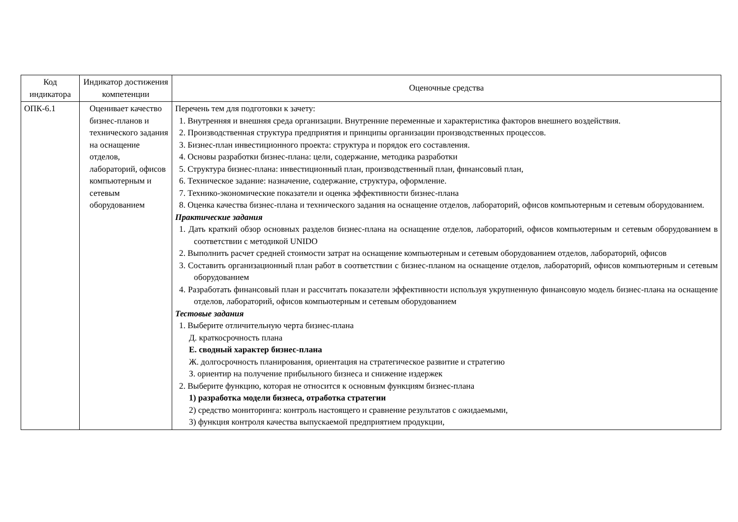| Код индикатора | Индикатор достижения компетенции | Оценочные средства |
| --- | --- | --- |
| ОПК-6.1 | Оценивает качество бизнес-планов и технического задания на оснащение отделов, лабораторий, офисов компьютерным и сетевым оборудованием | Перечень тем для подготовки к зачету: 1. Внутренняя и внешняя среда организации. Внутренние переменные и характеристика факторов внешнего воздействия. 2. Производственная структура предприятия и принципы организации производственных процессов. 3. Бизнес-план инвестиционного проекта: структура и порядок его составления. 4. Основы разработки бизнес-плана: цели, содержание, методика разработки 5. Структура бизнес-плана: инвестиционный план, производственный план, финансовый план, 6. Техническое задание: назначение, содержание, структура, оформление. 7. Технико-экономические показатели и оценка эффективности бизнес-плана 8. Оценка качества бизнес-плана и технического задания на оснащение отделов, лабораторий, офисов компьютерным и сетевым оборудованием. Практические задания 1. Дать краткий обзор основных разделов бизнес-плана на оснащение отделов, лабораторий, офисов компьютерным и сетевым оборудованием в соответствии с методикой UNIDO 2. Выполнить расчет средней стоимости затрат на оснащение компьютерным и сетевым оборудованием отделов, лабораторий, офисов 3. Составить организационный план работ в соответствии с бизнес-планом на оснащение отделов, лабораторий, офисов компьютерным и сетевым оборудованием 4. Разработать финансовый план и рассчитать показатели эффективности используя укрупненную финансовую модель бизнес-плана на оснащение отделов, лабораторий, офисов компьютерным и сетевым оборудованием Тестовые задания 1. Выберите отличительную черта бизнес-плана Д. краткосрочность плана Е. сводный характер бизнес-плана Ж. долгосрочность планирования, ориентация на стратегическое развитие и стратегию З. ориентир на получение прибыльного бизнеса и снижение издержек 2. Выберите функцию, которая не относится к основным функциям бизнес-плана 1) разработка модели бизнеса, отработка стратегии 2) средство мониторинга: контроль настоящего и сравнение результатов с ожидаемыми, 3) функция контроля качества выпускаемой предприятием продукции, |